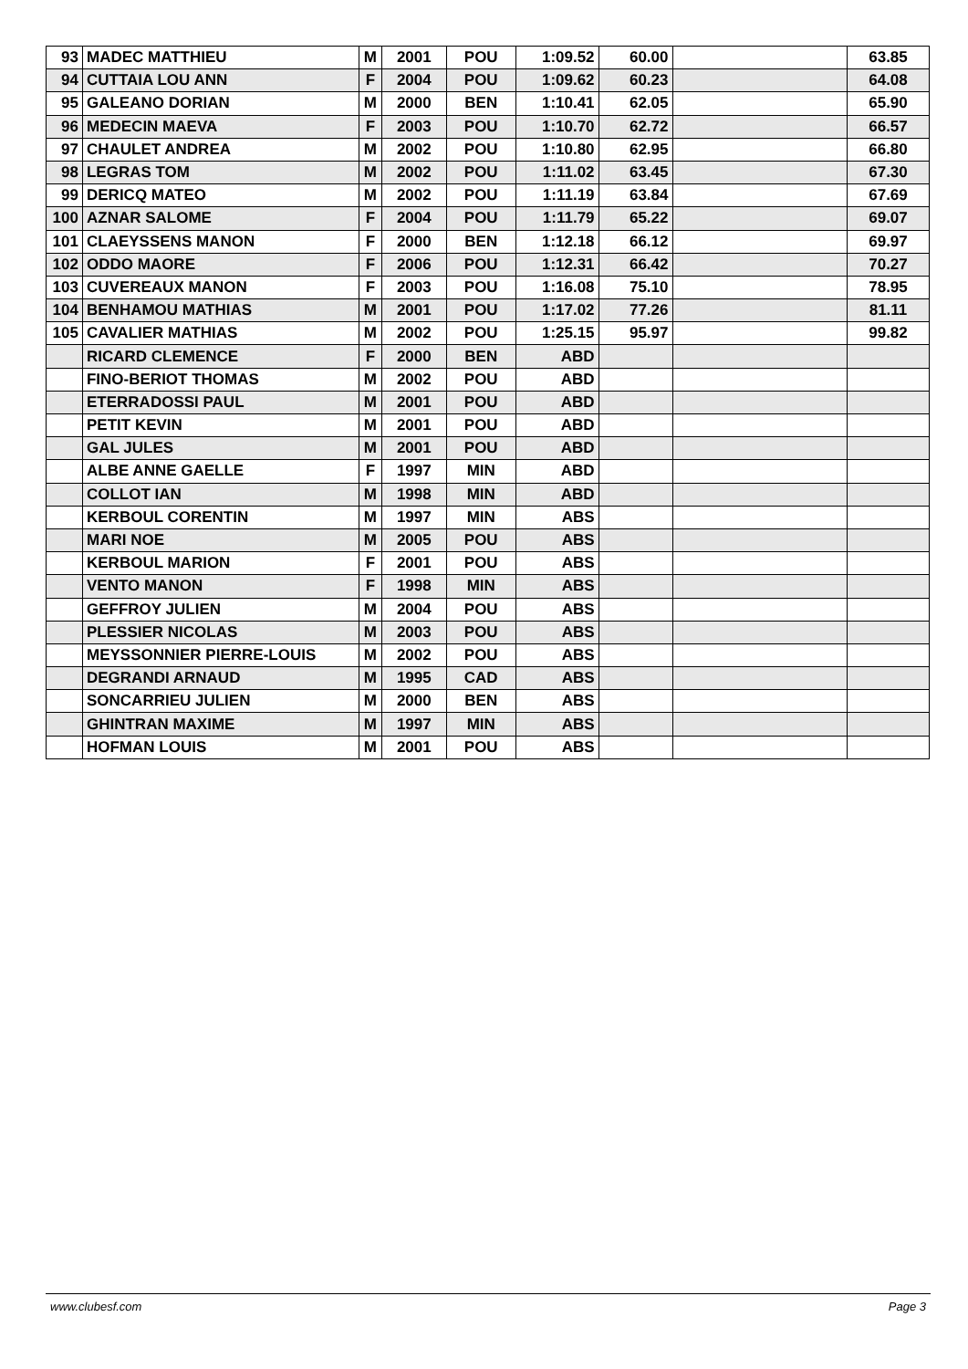| 93 | MADEC MATTHIEU | M | 2001 | POU | 1:09.52 | 60.00 | | 63.85 |
| 94 | CUTTAIA LOU ANN | F | 2004 | POU | 1:09.62 | 60.23 | | 64.08 |
| 95 | GALEANO DORIAN | M | 2000 | BEN | 1:10.41 | 62.05 | | 65.90 |
| 96 | MEDECIN MAEVA | F | 2003 | POU | 1:10.70 | 62.72 | | 66.57 |
| 97 | CHAULET ANDREA | M | 2002 | POU | 1:10.80 | 62.95 | | 66.80 |
| 98 | LEGRAS TOM | M | 2002 | POU | 1:11.02 | 63.45 | | 67.30 |
| 99 | DERICQ MATEO | M | 2002 | POU | 1:11.19 | 63.84 | | 67.69 |
| 100 | AZNAR SALOME | F | 2004 | POU | 1:11.79 | 65.22 | | 69.07 |
| 101 | CLAEYSSENS MANON | F | 2000 | BEN | 1:12.18 | 66.12 | | 69.97 |
| 102 | ODDO MAORE | F | 2006 | POU | 1:12.31 | 66.42 | | 70.27 |
| 103 | CUVEREAUX MANON | F | 2003 | POU | 1:16.08 | 75.10 | | 78.95 |
| 104 | BENHAMOU MATHIAS | M | 2001 | POU | 1:17.02 | 77.26 | | 81.11 |
| 105 | CAVALIER MATHIAS | M | 2002 | POU | 1:25.15 | 95.97 | | 99.82 |
| | RICARD CLEMENCE | F | 2000 | BEN | ABD | | | |
| | FINO-BERIOT THOMAS | M | 2002 | POU | ABD | | | |
| | ETERRADOSSI PAUL | M | 2001 | POU | ABD | | | |
| | PETIT KEVIN | M | 2001 | POU | ABD | | | |
| | GAL JULES | M | 2001 | POU | ABD | | | |
| | ALBE ANNE GAELLE | F | 1997 | MIN | ABD | | | |
| | COLLOT IAN | M | 1998 | MIN | ABD | | | |
| | KERBOUL CORENTIN | M | 1997 | MIN | ABS | | | |
| | MARI NOE | M | 2005 | POU | ABS | | | |
| | KERBOUL MARION | F | 2001 | POU | ABS | | | |
| | VENTO MANON | F | 1998 | MIN | ABS | | | |
| | GEFFROY JULIEN | M | 2004 | POU | ABS | | | |
| | PLESSIER NICOLAS | M | 2003 | POU | ABS | | | |
| | MEYSSONNIER PIERRE-LOUIS | M | 2002 | POU | ABS | | | |
| | DEGRANDI ARNAUD | M | 1995 | CAD | ABS | | | |
| | SONCARRIEU JULIEN | M | 2000 | BEN | ABS | | | |
| | GHINTRAN MAXIME | M | 1997 | MIN | ABS | | | |
| | HOFMAN LOUIS | M | 2001 | POU | ABS | | | |
www.clubesf.com Page 3